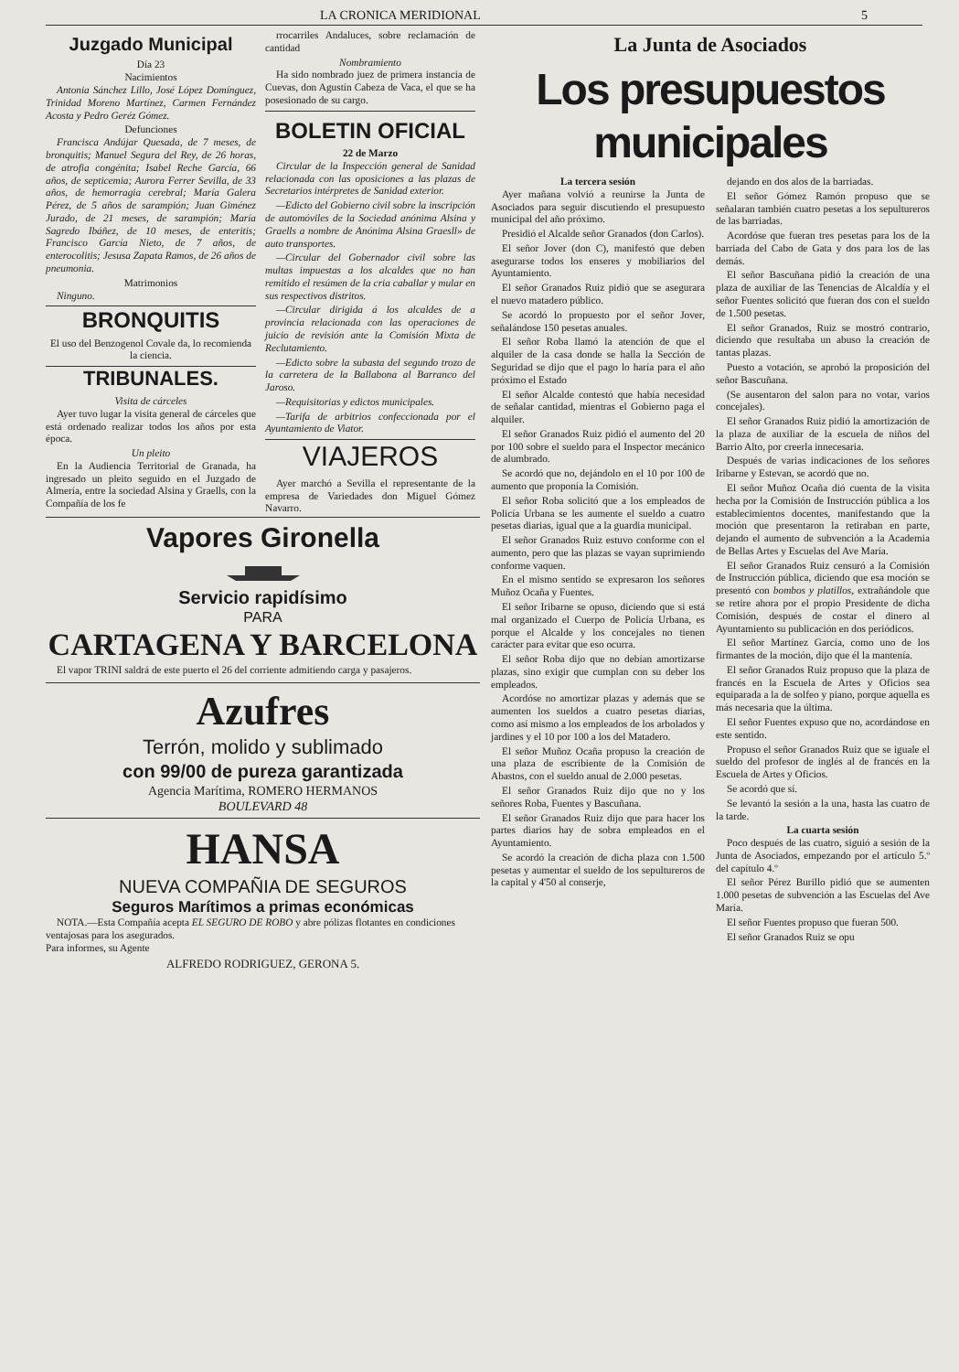LA CRONICA MERIDIONAL 5
Juzgado Municipal
Día 23
Nacimientos
Antonia Sánchez Lillo, José López Domínguez, Trinidad Moreno Martínez, Carmen Fernández Acosta y Pedro Geréz Gómez.
Defunciones
Francisca Andújar Quesada, de 7 meses, de bronquitis; Manuel Segura del Rey, de 26 horas, de atrofia congénita; Isabel Reche García, 66 años, de septicemia; Aurora Ferrer Sevilla, de 33 años, de hemorragia cerebral; María Galera Pérez, de 5 años de sarampión; Juan Giménez Jurado, de 21 meses, de sarampión; María Sagredo Ibáñez, de 10 meses, de enteritis; Francisco García Nieto, de 7 años, de enterocolitis; Jesusa Zapata Ramos, de 26 años de pneumonia.
Matrimonios
Ninguno.
BRONQUITIS
El uso del Benzogenol Covale da, lo recomienda la ciencia.
TRIBUNALES.
Visita de cárceles
Ayer tuvo lugar la visita general de cárceles que está ordenado realizar todos los años por esta época.
Un pleito
En la Audiencia Territorial de Granada, ha ingresado un pleito seguido en el Juzgado de Almería, entre la sociedad Alsina y Graells, con la Compañía de los fe
rrocarriles Andaluces, sobre reclamación de cantidad
Nombramiento
Ha sido nombrado juez de primera instancia de Cuevas, don Agustín Cabeza de Vaca, el que se ha posesionado de su cargo.
BOLETIN OFICIAL
22 de Marzo
Circular de la Inspección general de Sanidad relacionada con las oposiciones a las plazas de Secretarios intérpretes de Sanidad exterior.
—Edicto del Gobierno civil sobre la inscripción de automóviles de la Sociedad anónima Alsina y Graells a nombre de Anónima Alsina Graesll» de auto transportes.
—Circular del Gobernador civil sobre las multas impuestas a los alcaldes que no han remitido el resúmen de la cria caballar y mular en sus respectivos distritos.
—Circular dirigida á los alcaldes de a provincia relacionada con las operaciones de juicio de revisión ante la Comisión Mixta de Reclutamiento.
—Edicto sobre la subasta del segundo trozo de la carretera de la Ballabona al Barranco del Jaroso.
—Requisitorias y edictos municipales.
—Tarifa de arbitrios confeccionada por el Ayuntamiento de Viator.
VIAJEROS
Ayer marchó a Sevilla el representante de la empresa de Variedades don Miguel Gómez Navarro.
Vapores Gironella
Servicio rapidísimo
PARA
CARTAGENA Y BARCELONA
El vapor TRINI saldrá de este puerto el 26 del corriente admitiendo carga y pasajeros.
Azufres
Terrón, molido y sublimado
con 99/00 de pureza garantizada
Agencia Marítima, ROMERO HERMANOS
BOULEVARD 48
HANSA
NUEVA COMPAÑIA DE SEGUROS
Seguros Marítimos a primas económicas
NOTA.—Esta Compañía acepta EL SEGURO DE ROBO y abre pólizas flotantes en condiciones ventajosas para los asegurados.
Para informes, su Agente
ALFREDO RODRIGUEZ, GERONA 5.
La Junta de Asociados
Los presupuestos municipales
La tercera sesión
Ayer mañana volvió a reunirse la Junta de Asociados para seguir discutiendo el presupuesto municipal del año próximo.
Presidió el Alcalde señor Granados (don Carlos).
El señor Jover (don C), manifestó que deben asegurarse todos los enseres y mobiliarios del Ayuntamiento.
El señor Granados Ruiz pidió que se asegurara el nuevo matadero público.
Se acordó lo propuesto por el señor Jover, señalándose 150 pesetas anuales.
El señor Roba llamó la atención de que el alquiler de la casa donde se halla la Sección de Seguridad se dijo que el pago lo haría para el año próximo el Estado
El señor Alcalde contestó que había necesidad de señalar cantidad, mientras el Gobierno paga el alquiler.
El señor Granados Ruiz pidió el aumento del 20 por 100 sobre el sueldo para el Inspector mecánico de alumbrado.
Se acordó que no, dejándolo en el 10 por 100 de aumento que proponía la Comisión.
El señor Roba solicitó que a los empleados de Policía Urbana se les aumente el sueldo a cuatro pesetas diarias, igual que a la guardia municipal.
El señor Granados Ruiz estuvo conforme con el aumento, pero que las plazas se vayan suprimiendo conforme vaquen.
En el mismo sentido se expresaron los señores Muñoz Ocaña y Fuentes.
El señor Iribarne se opuso, diciendo que si está mal organizado el Cuerpo de Policía Urbana, es porque el Alcalde y los concejales no tienen carácter para evitar que eso ocurra.
El señor Roba dijo que no debían amortizarse plazas, sino exigir que cumplan con su deber los empleados.
Acordóse no amortizar plazas y además que se aumenten los sueldos a cuatro pesetas diarias, como así mismo a los empleados de los arbolados y jardines y el 10 por 100 a los del Matadero.
El señor Muñoz Ocaña propuso la creación de una plaza de escribiente de la Comisión de Abastos, con el sueldo anual de 2.000 pesetas.
El señor Granados Ruiz dijo que no y los señores Roba, Fuentes y Bascuñana.
El señor Granados Ruiz dijo que para hacer los partes diarios hay de sobra empleados en el Ayuntamiento.
Se acordó la creación de dicha plaza con 1.500 pesetas y aumentar el sueldo de los sepultureros de la capital y 4'50 al conserje,
dejando en dos alos de la barriadas.
El señor Gómez Ramón propuso que se señalaran también cuatro pesetas a los sepultureros de las barriadas.
Acordóse que fueran tres pesetas para los de la barriada del Cabo de Gata y dos para los de las demás.
El señor Bascuñana pidió la creación de una plaza de auxiliar de las Tenencias de Alcaldía y el señor Fuentes solicitó que fueran dos con el sueldo de 1.500 pesetas.
El señor Granados, Ruiz se mostró contrario, diciendo que resultaba un abuso la creación de tantas plazas.
Puesto a votación, se aprobó la proposición del señor Bascuñana.
(Se ausentaron del salon para no votar, varios concejales).
El señor Granados Ruiz pidió la amortización de la plaza de auxiliar de la escuela de niños del Barrio Alto, por creerla innecesaria.
Después de varias indicaciones de los señores Iribarne y Estevan, se acordó que no.
El señor Muñoz Ocaña dió cuenta de la visita hecha por la Comisión de Instrucción pública a los establecimientos docentes, manifestando que la moción que presentaron la retiraban en parte, dejando el aumento de subvención a la Academia de Bellas Artes y Escuelas del Ave María.
El señor Granados Ruiz censuró a la Comisión de Instrucción pública, diciendo que esa moción se presentó con bombos y platillos, extrañándole que se retire ahora por el propio Presidente de dicha Comisión, después de costar el dinero al Ayuntamiento su publicación en dos periódicos.
El señor Martínez García, como uno de los firmantes de la moción, dijo que él la mantenía.
El señor Granados Ruiz propuso que la plaza de francés en la Escuela de Artes y Oficios sea equiparada a la de solfeo y piano, porque aquella es más necesaria que la última.
El señor Fuentes expuso que no, acordándose en este sentido.
Propuso el señor Granados Ruiz que se iguale el sueldo del profesor de inglés al de francés en la Escuela de Artes y Oficios.
Se acordó que sí.
Se levantó la sesión a la una, hasta las cuatro de la tarde.
La cuarta sesión
Poco después de las cuatro, siguió a sesión de la Junta de Asociados, empezando por el artículo 5.º del capítulo 4.º
El señor Pérez Burillo pidió que se aumenten 1.000 pesetas de subvención a las Escuelas del Ave María.
El señor Fuentes propuso que fueran 500.
El señor Granados Ruiz se opu